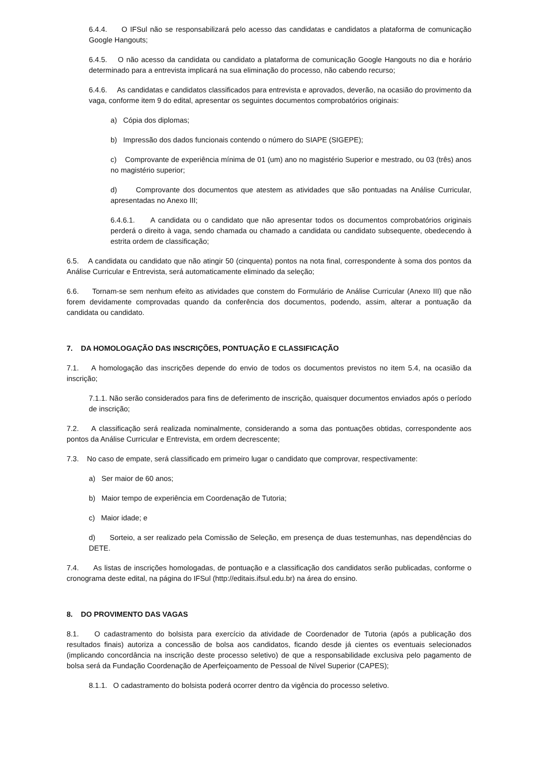6.4.4. O IFSul não se responsabilizará pelo acesso das candidatas e candidatos a plataforma de comunicação Google Hangouts;
6.4.5. O não acesso da candidata ou candidato a plataforma de comunicação Google Hangouts no dia e horário determinado para a entrevista implicará na sua eliminação do processo, não cabendo recurso;
6.4.6. As candidatas e candidatos classificados para entrevista e aprovados, deverão, na ocasião do provimento da vaga, conforme item 9 do edital, apresentar os seguintes documentos comprobatórios originais:
a) Cópia dos diplomas;
b) Impressão dos dados funcionais contendo o número do SIAPE (SIGEPE);
c) Comprovante de experiência mínima de 01 (um) ano no magistério Superior e mestrado, ou 03 (três) anos no magistério superior;
d) Comprovante dos documentos que atestem as atividades que são pontuadas na Análise Curricular, apresentadas no Anexo III;
6.4.6.1. A candidata ou o candidato que não apresentar todos os documentos comprobatórios originais perderá o direito à vaga, sendo chamada ou chamado a candidata ou candidato subsequente, obedecendo à estrita ordem de classificação;
6.5. A candidata ou candidato que não atingir 50 (cinquenta) pontos na nota final, correspondente à soma dos pontos da Análise Curricular e Entrevista, será automaticamente eliminado da seleção;
6.6. Tornam-se sem nenhum efeito as atividades que constem do Formulário de Análise Curricular (Anexo III) que não forem devidamente comprovadas quando da conferência dos documentos, podendo, assim, alterar a pontuação da candidata ou candidato.
7. DA HOMOLOGAÇÃO DAS INSCRIÇÕES, PONTUAÇÃO E CLASSIFICAÇÃO
7.1. A homologação das inscrições depende do envio de todos os documentos previstos no item 5.4, na ocasião da inscrição;
7.1.1. Não serão considerados para fins de deferimento de inscrição, quaisquer documentos enviados após o período de inscrição;
7.2. A classificação será realizada nominalmente, considerando a soma das pontuações obtidas, correspondente aos pontos da Análise Curricular e Entrevista, em ordem decrescente;
7.3. No caso de empate, será classificado em primeiro lugar o candidato que comprovar, respectivamente:
a) Ser maior de 60 anos;
b) Maior tempo de experiência em Coordenação de Tutoria;
c) Maior idade; e
d) Sorteio, a ser realizado pela Comissão de Seleção, em presença de duas testemunhas, nas dependências do DETE.
7.4. As listas de inscrições homologadas, de pontuação e a classificação dos candidatos serão publicadas, conforme o cronograma deste edital, na página do IFSul (http://editais.ifsul.edu.br) na área do ensino.
8. DO PROVIMENTO DAS VAGAS
8.1. O cadastramento do bolsista para exercício da atividade de Coordenador de Tutoria (após a publicação dos resultados finais) autoriza a concessão de bolsa aos candidatos, ficando desde já cientes os eventuais selecionados (implicando concordância na inscrição deste processo seletivo) de que a responsabilidade exclusiva pelo pagamento de bolsa será da Fundação Coordenação de Aperfeiçoamento de Pessoal de Nível Superior (CAPES);
8.1.1. O cadastramento do bolsista poderá ocorrer dentro da vigência do processo seletivo.